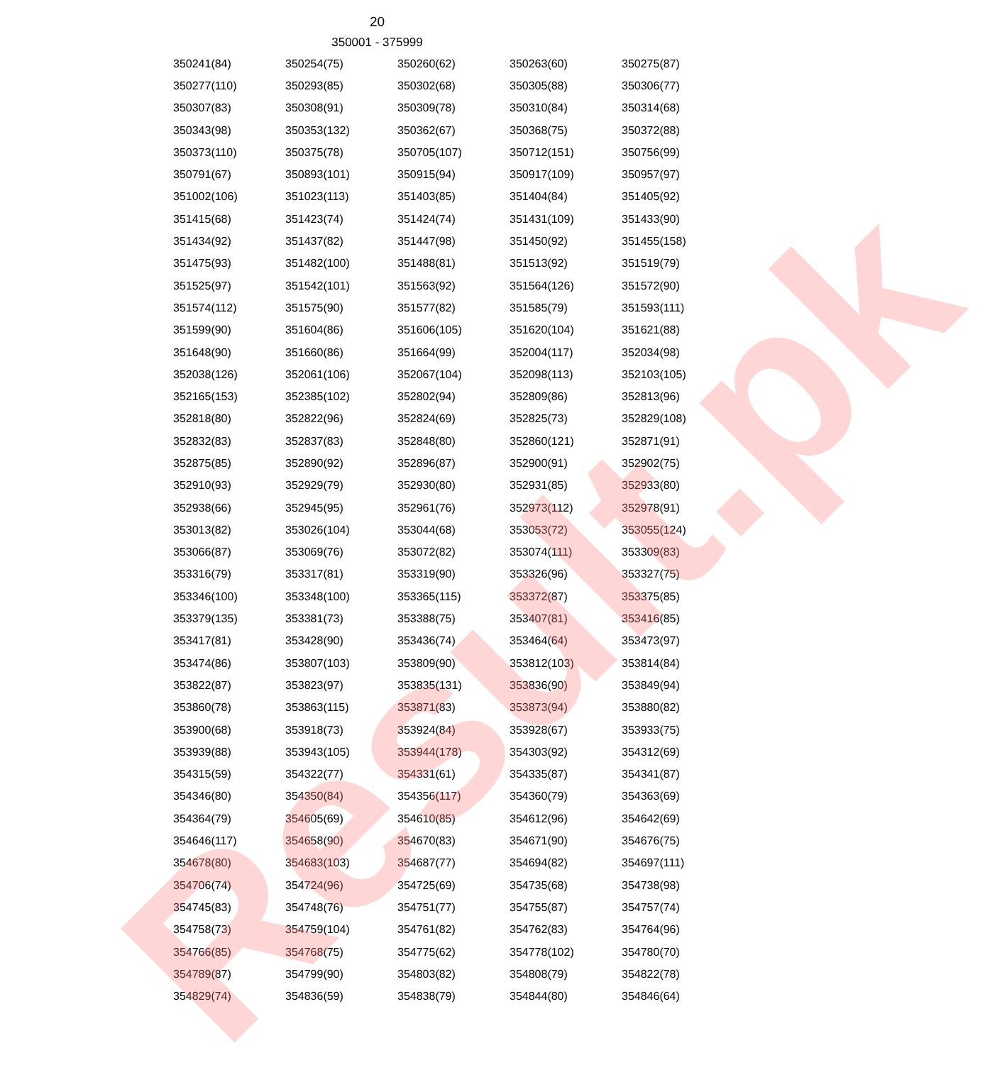Result.pk
20
350001 - 375999
| 350241(84) | 350254(75) | 350260(62) | 350263(60) | 350275(87) |
| 350277(110) | 350293(85) | 350302(68) | 350305(88) | 350306(77) |
| 350307(83) | 350308(91) | 350309(78) | 350310(84) | 350314(68) |
| 350343(98) | 350353(132) | 350362(67) | 350368(75) | 350372(88) |
| 350373(110) | 350375(78) | 350705(107) | 350712(151) | 350756(99) |
| 350791(67) | 350893(101) | 350915(94) | 350917(109) | 350957(97) |
| 351002(106) | 351023(113) | 351403(85) | 351404(84) | 351405(92) |
| 351415(68) | 351423(74) | 351424(74) | 351431(109) | 351433(90) |
| 351434(92) | 351437(82) | 351447(98) | 351450(92) | 351455(158) |
| 351475(93) | 351482(100) | 351488(81) | 351513(92) | 351519(79) |
| 351525(97) | 351542(101) | 351563(92) | 351564(126) | 351572(90) |
| 351574(112) | 351575(90) | 351577(82) | 351585(79) | 351593(111) |
| 351599(90) | 351604(86) | 351606(105) | 351620(104) | 351621(88) |
| 351648(90) | 351660(86) | 351664(99) | 352004(117) | 352034(98) |
| 352038(126) | 352061(106) | 352067(104) | 352098(113) | 352103(105) |
| 352165(153) | 352385(102) | 352802(94) | 352809(86) | 352813(96) |
| 352818(80) | 352822(96) | 352824(69) | 352825(73) | 352829(108) |
| 352832(83) | 352837(83) | 352848(80) | 352860(121) | 352871(91) |
| 352875(85) | 352890(92) | 352896(87) | 352900(91) | 352902(75) |
| 352910(93) | 352929(79) | 352930(80) | 352931(85) | 352933(80) |
| 352938(66) | 352945(95) | 352961(76) | 352973(112) | 352978(91) |
| 353013(82) | 353026(104) | 353044(68) | 353053(72) | 353055(124) |
| 353066(87) | 353069(76) | 353072(82) | 353074(111) | 353309(83) |
| 353316(79) | 353317(81) | 353319(90) | 353326(96) | 353327(75) |
| 353346(100) | 353348(100) | 353365(115) | 353372(87) | 353375(85) |
| 353379(135) | 353381(73) | 353388(75) | 353407(81) | 353416(85) |
| 353417(81) | 353428(90) | 353436(74) | 353464(64) | 353473(97) |
| 353474(86) | 353807(103) | 353809(90) | 353812(103) | 353814(84) |
| 353822(87) | 353823(97) | 353835(131) | 353836(90) | 353849(94) |
| 353860(78) | 353863(115) | 353871(83) | 353873(94) | 353880(82) |
| 353900(68) | 353918(73) | 353924(84) | 353928(67) | 353933(75) |
| 353939(88) | 353943(105) | 353944(178) | 354303(92) | 354312(69) |
| 354315(59) | 354322(77) | 354331(61) | 354335(87) | 354341(87) |
| 354346(80) | 354350(84) | 354356(117) | 354360(79) | 354363(69) |
| 354364(79) | 354605(69) | 354610(85) | 354612(96) | 354642(69) |
| 354646(117) | 354658(90) | 354670(83) | 354671(90) | 354676(75) |
| 354678(80) | 354683(103) | 354687(77) | 354694(82) | 354697(111) |
| 354706(74) | 354724(96) | 354725(69) | 354735(68) | 354738(98) |
| 354745(83) | 354748(76) | 354751(77) | 354755(87) | 354757(74) |
| 354758(73) | 354759(104) | 354761(82) | 354762(83) | 354764(96) |
| 354766(85) | 354768(75) | 354775(62) | 354778(102) | 354780(70) |
| 354789(87) | 354799(90) | 354803(82) | 354808(79) | 354822(78) |
| 354829(74) | 354836(59) | 354838(79) | 354844(80) | 354846(64) |